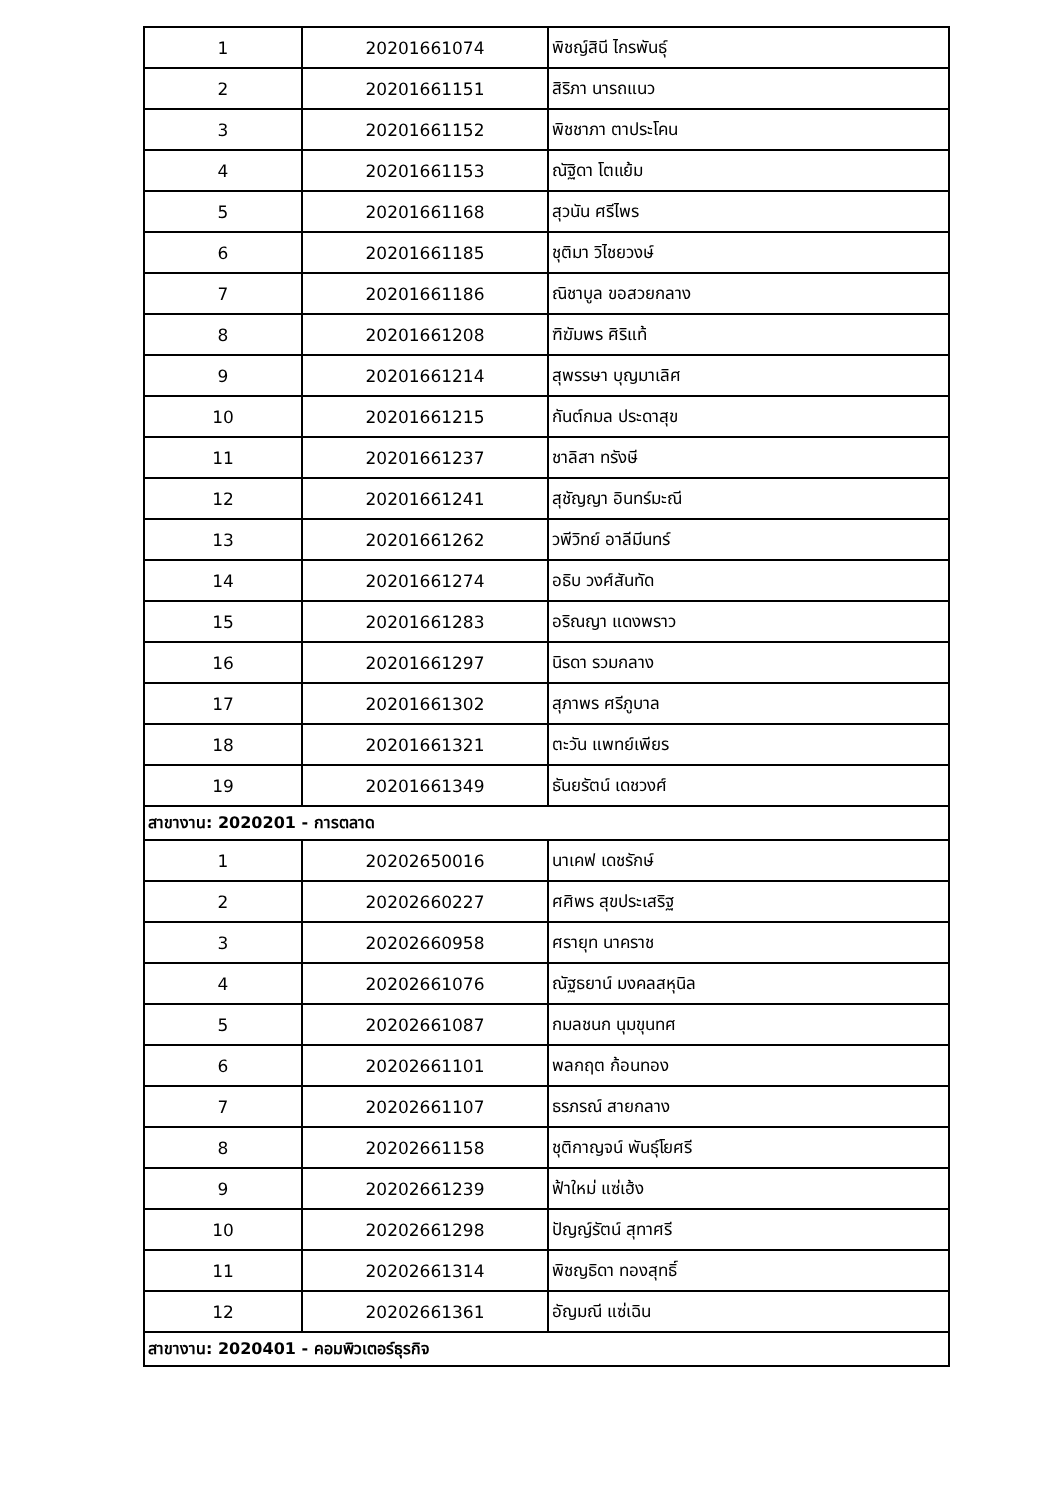| 1 | 20201661074 | พิชญ์สินี ไกรพันธุ์ |
| 2 | 20201661151 | สิริภา นารถแนว |
| 3 | 20201661152 | พิชชาภา ตาประโคน |
| 4 | 20201661153 | ณัฐิดา โตแย้ม |
| 5 | 20201661168 | สุวนัน ศรีไพร |
| 6 | 20201661185 | ชุติมา วิไชยวงษ์ |
| 7 | 20201661186 | ณิชาบูล ขอสวยกลาง |
| 8 | 20201661208 | ฑิฆัมพร ศิริแท้ |
| 9 | 20201661214 | สุพรรษา บุญมาเลิศ |
| 10 | 20201661215 | กันต์กมล ประดาสุข |
| 11 | 20201661237 | ชาลิสา ทรังษี |
| 12 | 20201661241 | สุชัญญา อินทร์มะณี |
| 13 | 20201661262 | วพีวิทย์ อาลีมีนทร์ |
| 14 | 20201661274 | อธิบ วงศ์สันทัด |
| 15 | 20201661283 | อริณญา แดงพราว |
| 16 | 20201661297 | นิรดา รวมกลาง |
| 17 | 20201661302 | สุภาพร ศรีภูบาล |
| 18 | 20201661321 | ตะวัน แพทย์เพียร |
| 19 | 20201661349 | ธันยรัตน์ เดชวงศ์ |
| สาขางาน: 2020201 - การตลาด | | |
| 1 | 20202650016 | นาเคฟ เดชรักษ์ |
| 2 | 20202660227 | ศศิพร สุขประเสริฐ |
| 3 | 20202660958 | ศรายุท นาคราช |
| 4 | 20202661076 | ณัฐธยาน์ มงคลสหุนิล |
| 5 | 20202661087 | กมลชนก นุมขุนทศ |
| 6 | 20202661101 | พลกฤต ก้อนทอง |
| 7 | 20202661107 | ธรภรณ์ สายกลาง |
| 8 | 20202661158 | ชุติกาญจน์ พันธุ์โยศรี |
| 9 | 20202661239 | ฟ้าใหม่ แซ่เฮ้ง |
| 10 | 20202661298 | ปัญญ์รัตน์ สุทาศรี |
| 11 | 20202661314 | พิชญธิดา ทองสุทธิ์ |
| 12 | 20202661361 | อัญมณี แซ่เฉิน |
| สาขางาน: 2020401 - คอมพิวเตอร์ธุรกิจ | | |